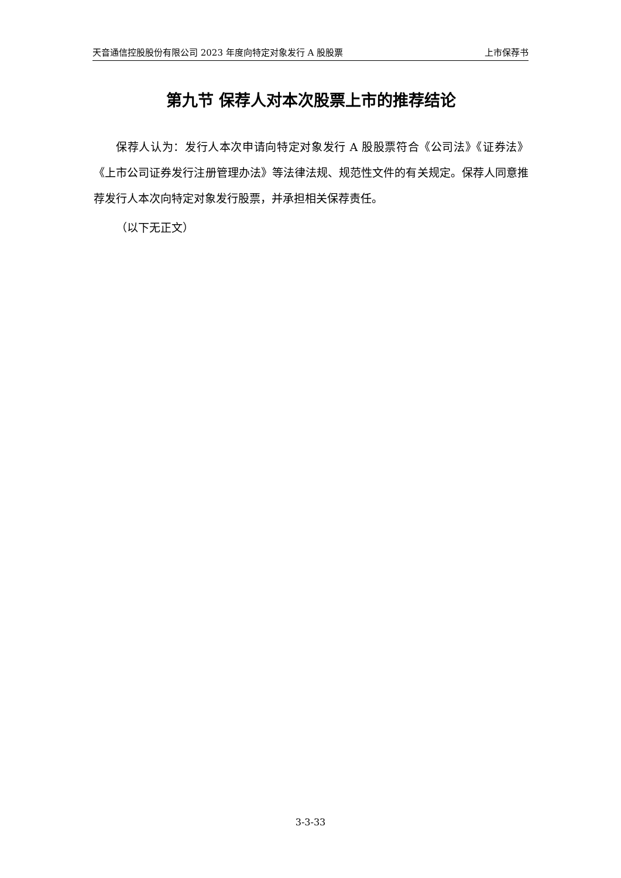天音通信控股股份有限公司 2023 年度向特定对象发行 A 股股票 上市保荐书
第九节 保荐人对本次股票上市的推荐结论
保荐人认为：发行人本次申请向特定对象发行 A 股股票符合《公司法》《证券法》《上市公司证券发行注册管理办法》等法律法规、规范性文件的有关规定。保荐人同意推荐发行人本次向特定对象发行股票，并承担相关保荐责任。
（以下无正文）
3-3-33